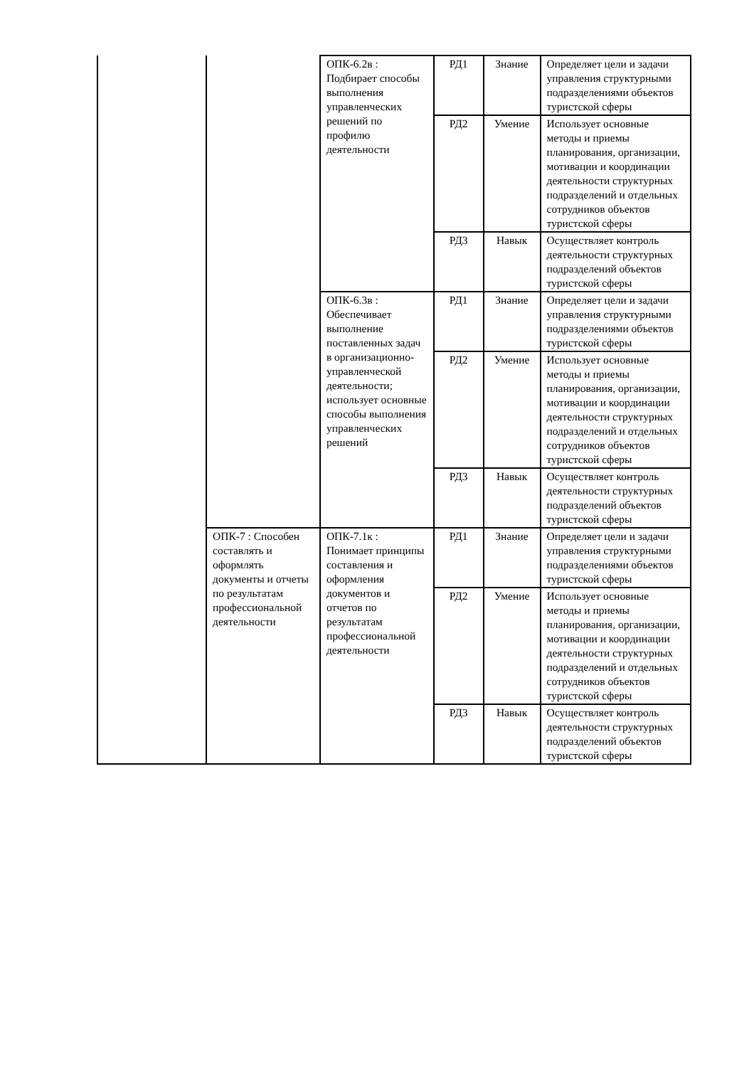| | | ОПК-6.2в : Подбирает способы выполнения управленческих решений по профилю деятельности | РД1 | Знание | Определяет цели и задачи управления структурными подразделениями объектов туристской сферы |
| | | | РД2 | Умение | Использует основные методы и приемы планирования, организации, мотивации и координации деятельности структурных подразделений и отдельных сотрудников объектов туристской сферы |
| | | | РД3 | Навык | Осуществляет контроль деятельности структурных подразделений объектов туристской сферы |
| | | ОПК-6.3в : Обеспечивает выполнение поставленных задач в организационно-управленческой деятельности; использует основные способы выполнения управленческих решений | РД1 | Знание | Определяет цели и задачи управления структурными подразделениями объектов туристской сферы |
| | | | РД2 | Умение | Использует основные методы и приемы планирования, организации, мотивации и координации деятельности структурных подразделений и отдельных сотрудников объектов туристской сферы |
| | | | РД3 | Навык | Осуществляет контроль деятельности структурных подразделений объектов туристской сферы |
| | ОПК-7 : Способен составлять и оформлять документы и отчеты по результатам профессиональной деятельности | ОПК-7.1к : Понимает принципы составления и оформления документов и отчетов по результатам профессиональной деятельности | РД1 | Знание | Определяет цели и задачи управления структурными подразделениями объектов туристской сферы |
| | | | РД2 | Умение | Использует основные методы и приемы планирования, организации, мотивации и координации деятельности структурных подразделений и отдельных сотрудников объектов туристской сферы |
| | | | РД3 | Навык | Осуществляет контроль деятельности структурных подразделений объектов туристской сферы |